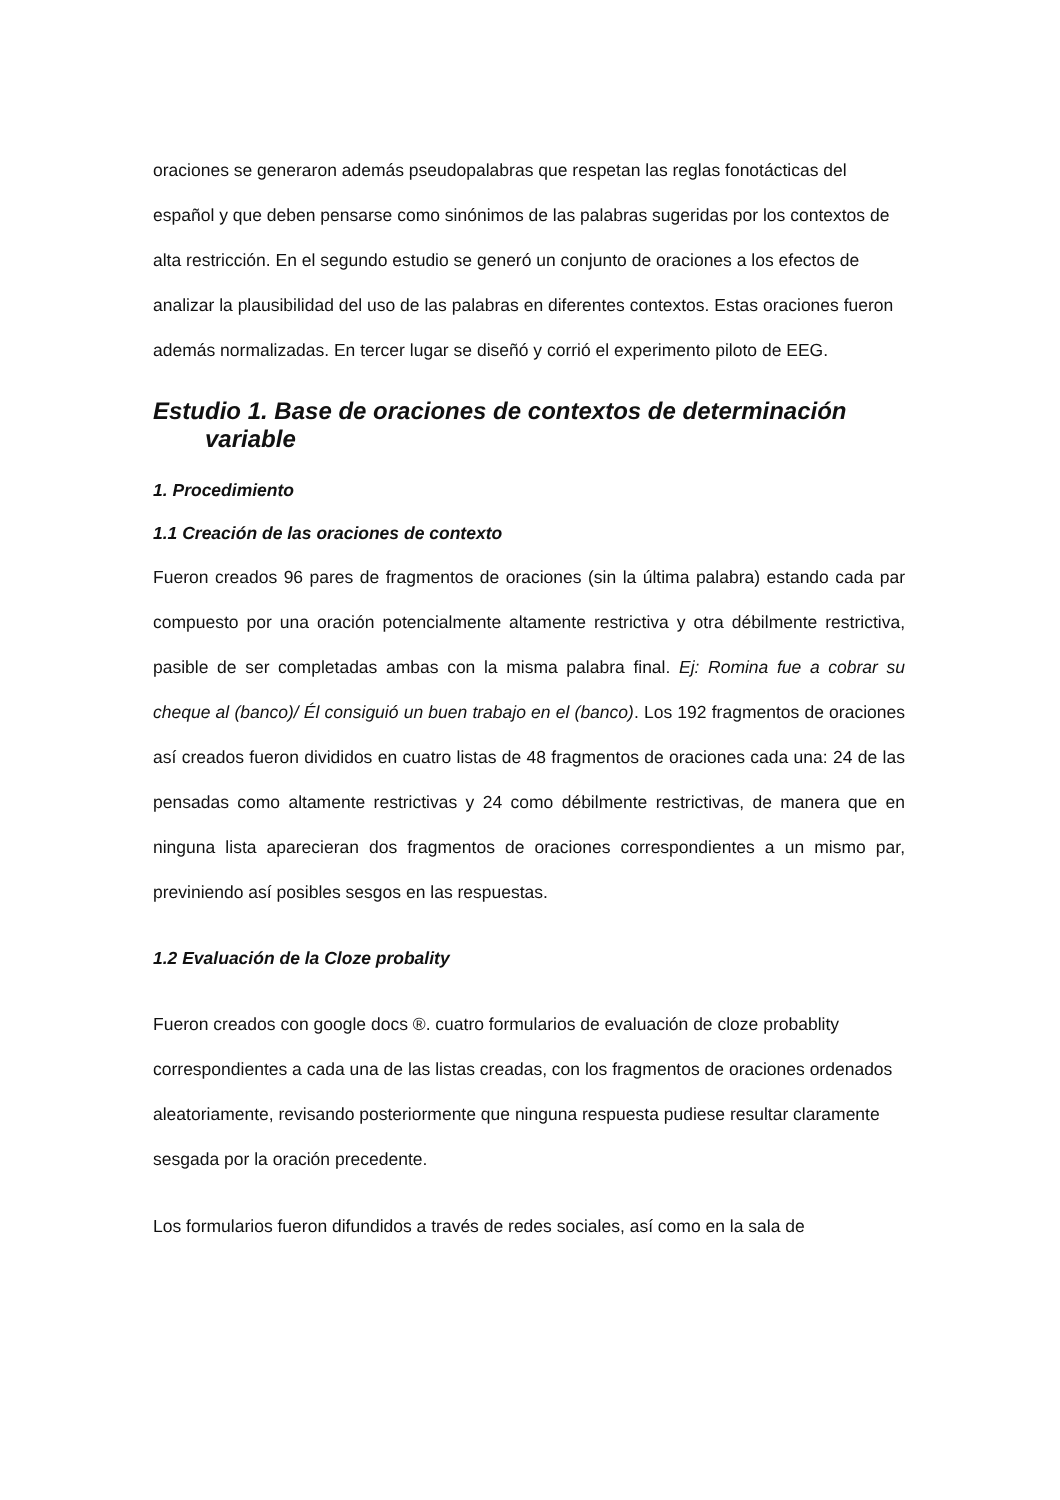oraciones se generaron además pseudopalabras que respetan las reglas fonotácticas del español y que deben pensarse como sinónimos de las palabras sugeridas por los contextos de alta restricción. En el segundo estudio se generó un conjunto de oraciones a los efectos de analizar la plausibilidad del uso de las palabras en diferentes contextos. Estas oraciones fueron además normalizadas. En tercer lugar se diseñó y corrió el experimento piloto de EEG.
Estudio 1. Base de oraciones de contextos de determinación variable
1. Procedimiento
1.1 Creación de las oraciones de contexto
Fueron creados 96 pares de fragmentos de oraciones (sin la última palabra) estando cada par compuesto por una oración potencialmente altamente restrictiva y otra débilmente restrictiva, pasible de ser completadas ambas con la misma palabra final. Ej: Romina fue a cobrar su cheque al (banco)/ Él consiguió un buen trabajo en el (banco). Los 192 fragmentos de oraciones así creados fueron divididos en cuatro listas de 48 fragmentos de oraciones cada una: 24 de las pensadas como altamente restrictivas y 24 como débilmente restrictivas, de manera que en ninguna lista aparecieran dos fragmentos de oraciones correspondientes a un mismo par, previniendo así posibles sesgos en las respuestas.
1.2 Evaluación de la Cloze probality
Fueron creados con google docs ®. cuatro formularios de evaluación de cloze probablity correspondientes a cada una de las listas creadas, con los fragmentos de oraciones ordenados aleatoriamente, revisando posteriormente que ninguna respuesta pudiese resultar claramente sesgada por la oración precedente.
Los formularios fueron difundidos a través de redes sociales, así como en la sala de